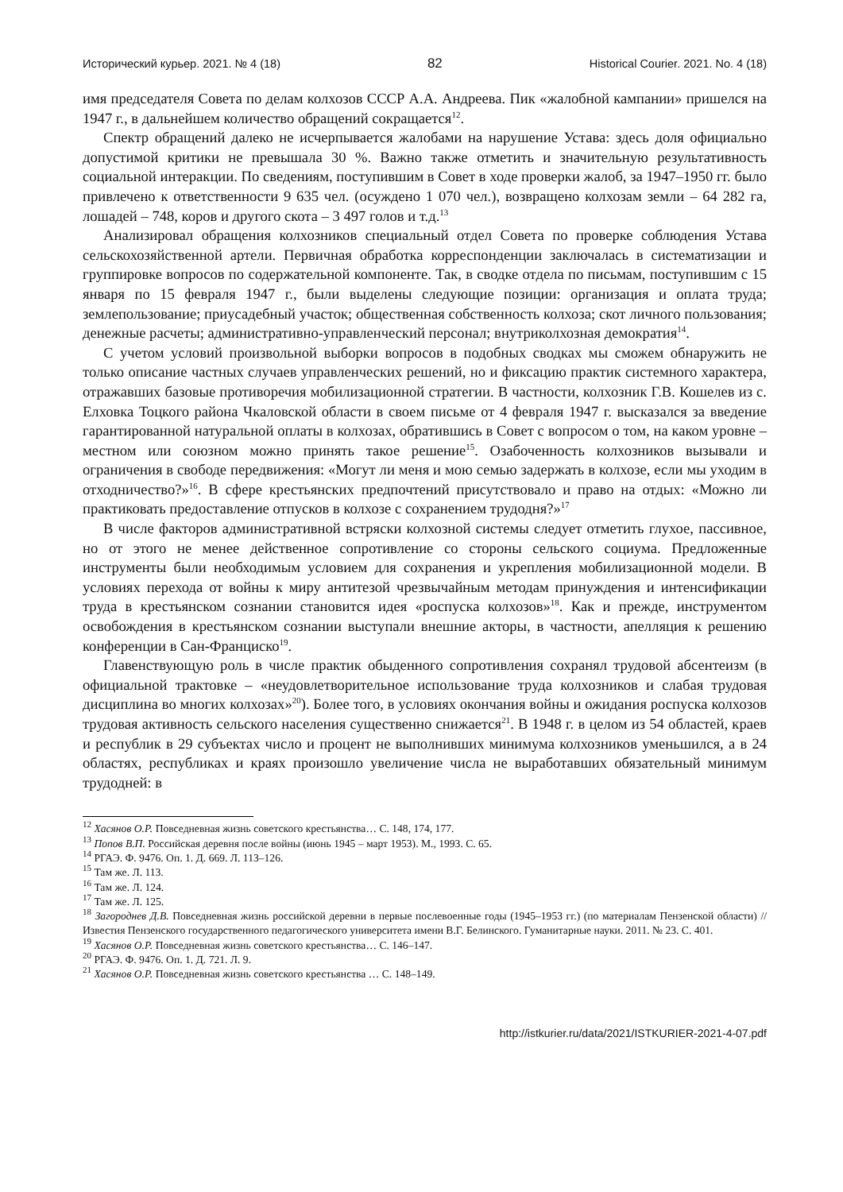Исторический курьер. 2021. № 4 (18) 82 Historical Courier. 2021. No. 4 (18)
имя председателя Совета по делам колхозов СССР А.А. Андреева. Пик «жалобной кампании» пришелся на 1947 г., в дальнейшем количество обращений сокращается<sup>12</sup>.
Спектр обращений далеко не исчерпывается жалобами на нарушение Устава: здесь доля официально допустимой критики не превышала 30 %. Важно также отметить и значительную результативность социальной интеракции. По сведениям, поступившим в Совет в ходе проверки жалоб, за 1947–1950 гг. было привлечено к ответственности 9 635 чел. (осуждено 1 070 чел.), возвращено колхозам земли – 64 282 га, лошадей – 748, коров и другого скота – 3 497 голов и т.д.<sup>13</sup>
Анализировал обращения колхозников специальный отдел Совета по проверке соблюдения Устава сельскохозяйственной артели. Первичная обработка корреспонденции заключалась в систематизации и группировке вопросов по содержательной компоненте. Так, в сводке отдела по письмам, поступившим с 15 января по 15 февраля 1947 г., были выделены следующие позиции: организация и оплата труда; землепользование; приусадебный участок; общественная собственность колхоза; скот личного пользования; денежные расчеты; административно-управленческий персонал; внутриколхозная демократия<sup>14</sup>.
С учетом условий произвольной выборки вопросов в подобных сводках мы сможем обнаружить не только описание частных случаев управленческих решений, но и фиксацию практик системного характера, отражавших базовые противоречия мобилизационной стратегии. В частности, колхозник Г.В. Кошелев из с. Елховка Тоцкого района Чкаловской области в своем письме от 4 февраля 1947 г. высказался за введение гарантированной натуральной оплаты в колхозах, обратившись в Совет с вопросом о том, на каком уровне – местном или союзном можно принять такое решение<sup>15</sup>. Озабоченность колхозников вызывали и ограничения в свободе передвижения: «Могут ли меня и мою семью задержать в колхозе, если мы уходим в отходничество?»<sup>16</sup>. В сфере крестьянских предпочтений присутствовало и право на отдых: «Можно ли практиковать предоставление отпусков в колхозе с сохранением трудодня?»<sup>17</sup>
В числе факторов административной встряски колхозной системы следует отметить глухое, пассивное, но от этого не менее действенное сопротивление со стороны сельского социума. Предложенные инструменты были необходимым условием для сохранения и укрепления мобилизационной модели. В условиях перехода от войны к миру антитезой чрезвычайным методам принуждения и интенсификации труда в крестьянском сознании становится идея «роспуска колхозов»<sup>18</sup>. Как и прежде, инструментом освобождения в крестьянском сознании выступали внешние акторы, в частности, апелляция к решению конференции в Сан-Франциско<sup>19</sup>.
Главенствующую роль в числе практик обыденного сопротивления сохранял трудовой абсентеизм (в официальной трактовке – «неудовлетворительное использование труда колхозников и слабая трудовая дисциплина во многих колхозах»<sup>20</sup>). Более того, в условиях окончания войны и ожидания роспуска колхозов трудовая активность сельского населения существенно снижается<sup>21</sup>. В 1948 г. в целом из 54 областей, краев и республик в 29 субъектах число и процент не выполнивших минимума колхозников уменьшился, а в 24 областях, республиках и краях произошло увеличение числа не выработавших обязательный минимум трудодней: в
<sup>12</sup> Хасянов О.Р. Повседневная жизнь советского крестьянства… С. 148, 174, 177.
<sup>13</sup> Попов В.П. Российская деревня после войны (июнь 1945 – март 1953). М., 1993. С. 65.
<sup>14</sup> РГАЭ. Ф. 9476. Оп. 1. Д. 669. Л. 113–126.
<sup>15</sup> Там же. Л. 113.
<sup>16</sup> Там же. Л. 124.
<sup>17</sup> Там же. Л. 125.
<sup>18</sup> Загороднев Д.В. Повседневная жизнь российской деревни в первые послевоенные годы (1945–1953 гг.) (по материалам Пензенской области) // Известия Пензенского государственного педагогического университета имени В.Г. Белинского. Гуманитарные науки. 2011. № 23. С. 401.
<sup>19</sup> Хасянов О.Р. Повседневная жизнь советского крестьянства… С. 146–147.
<sup>20</sup> РГАЭ. Ф. 9476. Оп. 1. Д. 721. Л. 9.
<sup>21</sup> Хасянов О.Р. Повседневная жизнь советского крестьянства … С. 148–149.
http://istkurier.ru/data/2021/ISTKURIER-2021-4-07.pdf